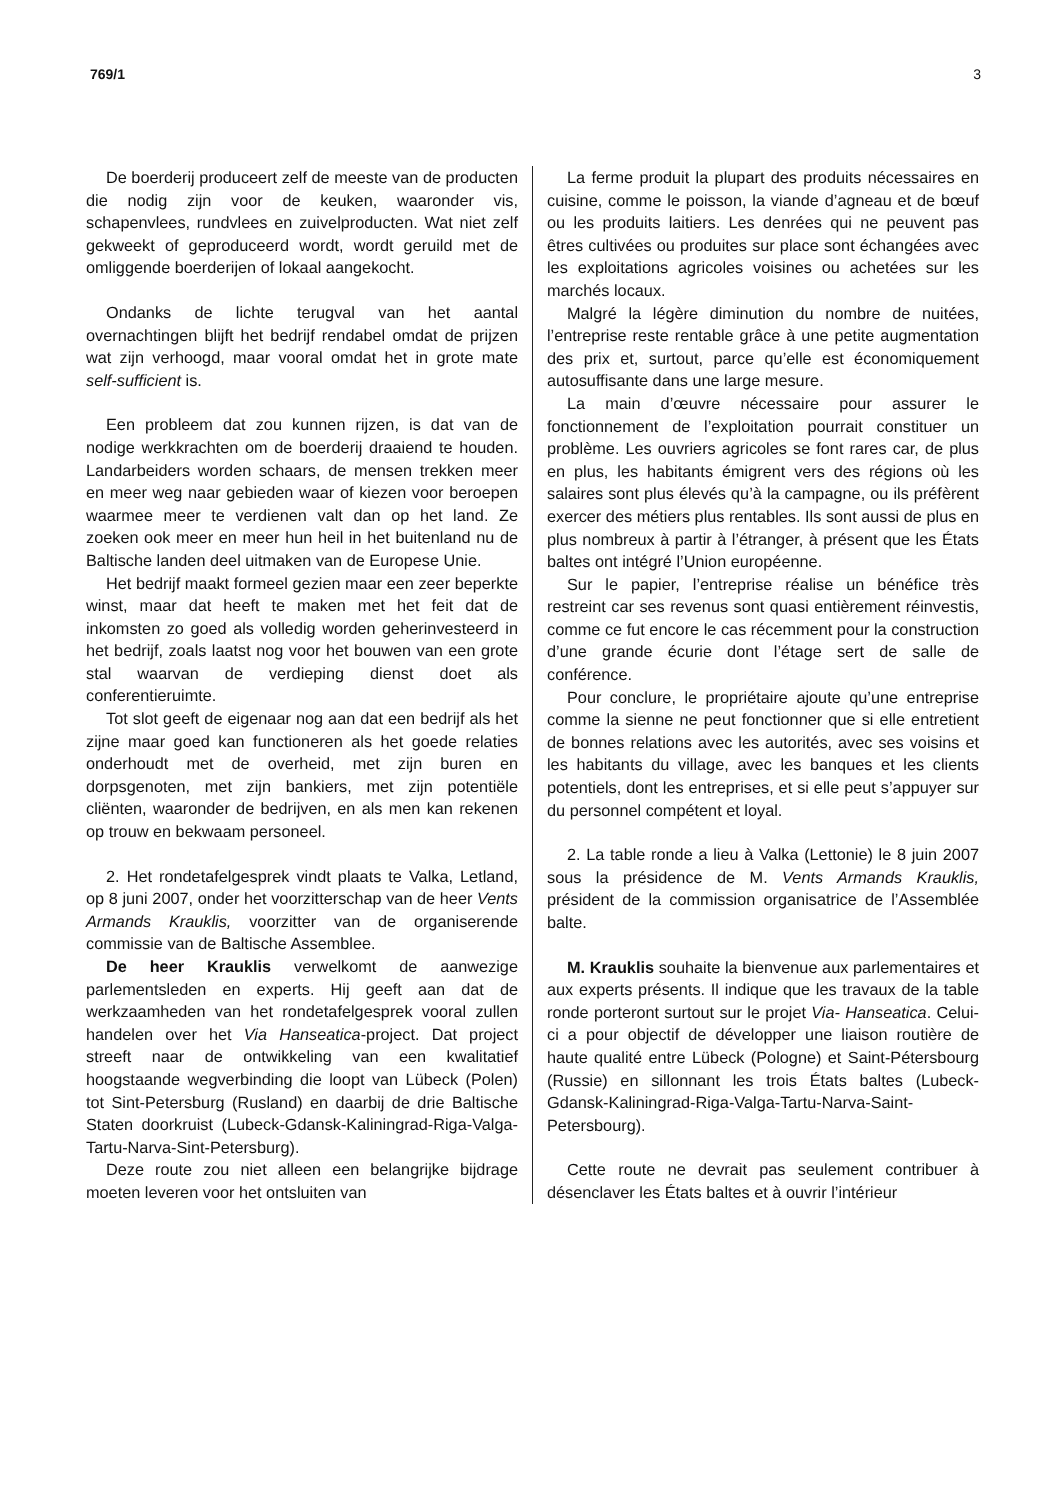769/1 3
De boerderij produceert zelf de meeste van de producten die nodig zijn voor de keuken, waaronder vis, schapenvlees, rundvlees en zuivelproducten. Wat niet zelf gekweekt of geproduceerd wordt, wordt geruild met de omliggende boerderijen of lokaal aangekocht.
Ondanks de lichte terugval van het aantal overnachtingen blijft het bedrijf rendabel omdat de prijzen wat zijn verhoogd, maar vooral omdat het in grote mate self-sufficient is.
Een probleem dat zou kunnen rijzen, is dat van de nodige werkkrachten om de boerderij draaiend te houden. Landarbeiders worden schaars, de mensen trekken meer en meer weg naar gebieden waar of kiezen voor beroepen waarmee meer te verdienen valt dan op het land. Ze zoeken ook meer en meer hun heil in het buitenland nu de Baltische landen deel uitmaken van de Europese Unie.
Het bedrijf maakt formeel gezien maar een zeer beperkte winst, maar dat heeft te maken met het feit dat de inkomsten zo goed als volledig worden geherinvesteerd in het bedrijf, zoals laatst nog voor het bouwen van een grote stal waarvan de verdieping dienst doet als conferentieruimte.
Tot slot geeft de eigenaar nog aan dat een bedrijf als het zijne maar goed kan functioneren als het goede relaties onderhoudt met de overheid, met zijn buren en dorpsgenoten, met zijn bankiers, met zijn potentiële cliënten, waaronder de bedrijven, en als men kan rekenen op trouw en bekwaam personeel.
2. Het rondetafelgesprek vindt plaats te Valka, Letland, op 8 juni 2007, onder het voorzitterschap van de heer Vents Armands Krauklis, voorzitter van de organiserende commissie van de Baltische Assemblee.
De heer Krauklis verwelkomt de aanwezige parlementsleden en experts. Hij geeft aan dat de werkzaamheden van het rondetafelgesprek vooral zullen handelen over het Via Hanseatica-project. Dat project streeft naar de ontwikkeling van een kwalitatief hoogstaande wegverbinding die loopt van Lübeck (Polen) tot Sint-Petersburg (Rusland) en daarbij de drie Baltische Staten doorkruist (Lubeck-Gdansk-Kaliningrad-Riga-Valga-Tartu-Narva-Sint-Petersburg).
Deze route zou niet alleen een belangrijke bijdrage moeten leveren voor het ontsluiten van
La ferme produit la plupart des produits nécessaires en cuisine, comme le poisson, la viande d’agneau et de bœuf ou les produits laitiers. Les denrées qui ne peuvent pas êtres cultivées ou produites sur place sont échangées avec les exploitations agricoles voisines ou achetées sur les marchés locaux.
Malgré la légère diminution du nombre de nuitées, l’entreprise reste rentable grâce à une petite augmentation des prix et, surtout, parce qu’elle est économiquement autosuffisante dans une large mesure.
La main d’œuvre nécessaire pour assurer le fonctionnement de l’exploitation pourrait constituer un problème. Les ouvriers agricoles se font rares car, de plus en plus, les habitants émigrent vers des régions où les salaires sont plus élevés qu’à la campagne, ou ils préfèrent exercer des métiers plus rentables. Ils sont aussi de plus en plus nombreux à partir à l’étranger, à présent que les États baltes ont intégré l’Union européenne.
Sur le papier, l’entreprise réalise un bénéfice très restreint car ses revenus sont quasi entièrement réinvestis, comme ce fut encore le cas récemment pour la construction d’une grande écurie dont l’étage sert de salle de conférence.
Pour conclure, le propriétaire ajoute qu’une entreprise comme la sienne ne peut fonctionner que si elle entretient de bonnes relations avec les autorités, avec ses voisins et les habitants du village, avec les banques et les clients potentiels, dont les entreprises, et si elle peut s’appuyer sur du personnel compétent et loyal.
2. La table ronde a lieu à Valka (Lettonie) le 8 juin 2007 sous la présidence de M. Vents Armands Krauklis, président de la commission organisatrice de l’Assemblée balte.
M. Krauklis souhaite la bienvenue aux parlementaires et aux experts présents. Il indique que les travaux de la table ronde porteront surtout sur le projet Via- Hanseatica. Celui-ci a pour objectif de développer une liaison routière de haute qualité entre Lübeck (Pologne) et Saint-Pétersbourg (Russie) en sillonnant les trois États baltes (Lubeck-Gdansk-Kaliningrad-Riga-Valga-Tartu-Narva-Saint-Petersbourg).
Cette route ne devrait pas seulement contribuer à désenclaver les États baltes et à ouvrir l’intérieur